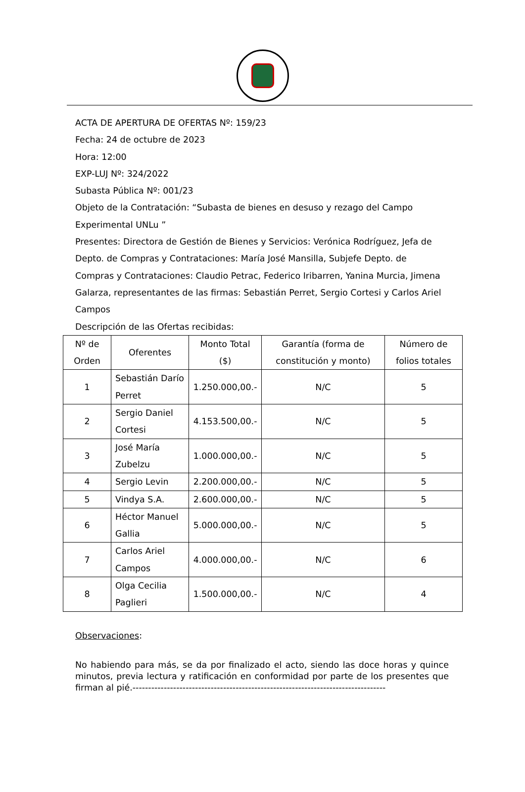ACTA DE APERTURA DE OFERTAS Nº: 159/23
Fecha: 24 de octubre de 2023
Hora: 12:00
EXP-LUJ Nº: 324/2022
Subasta Pública Nº: 001/23
Objeto de la Contratación: “Subasta de bienes en desuso y rezago del Campo Experimental UNLu ”
Presentes: Directora de Gestión de Bienes y Servicios: Verónica Rodríguez, Jefa de Depto. de Compras y Contrataciones: María José Mansilla, Subjefe Depto. de Compras y Contrataciones: Claudio Petrac, Federico Iribarren, Yanina Murcia, Jimena Galarza, representantes de las firmas: Sebastián Perret, Sergio Cortesi y Carlos Ariel Campos
Descripción de las Ofertas recibidas:
| Nº de Orden | Oferentes | Monto Total ($) | Garantía (forma de constitución y monto) | Número de folios totales |
| --- | --- | --- | --- | --- |
| 1 | Sebastián Darío Perret | 1.250.000,00.- | N/C | 5 |
| 2 | Sergio Daniel Cortesi | 4.153.500,00.- | N/C | 5 |
| 3 | José María Zubelzu | 1.000.000,00.- | N/C | 5 |
| 4 | Sergio Levin | 2.200.000,00.- | N/C | 5 |
| 5 | Vindya S.A. | 2.600.000,00.- | N/C | 5 |
| 6 | Héctor Manuel Gallia | 5.000.000,00.- | N/C | 5 |
| 7 | Carlos Ariel Campos | 4.000.000,00.- | N/C | 6 |
| 8 | Olga Cecilia Paglieri | 1.500.000,00.- | N/C | 4 |
Observaciones:
No habiendo para más, se da por finalizado el acto, siendo las doce horas y quince minutos, previa lectura y ratificación en conformidad por parte de los presentes que firman al pié.---------------------------------------------------------------------------------